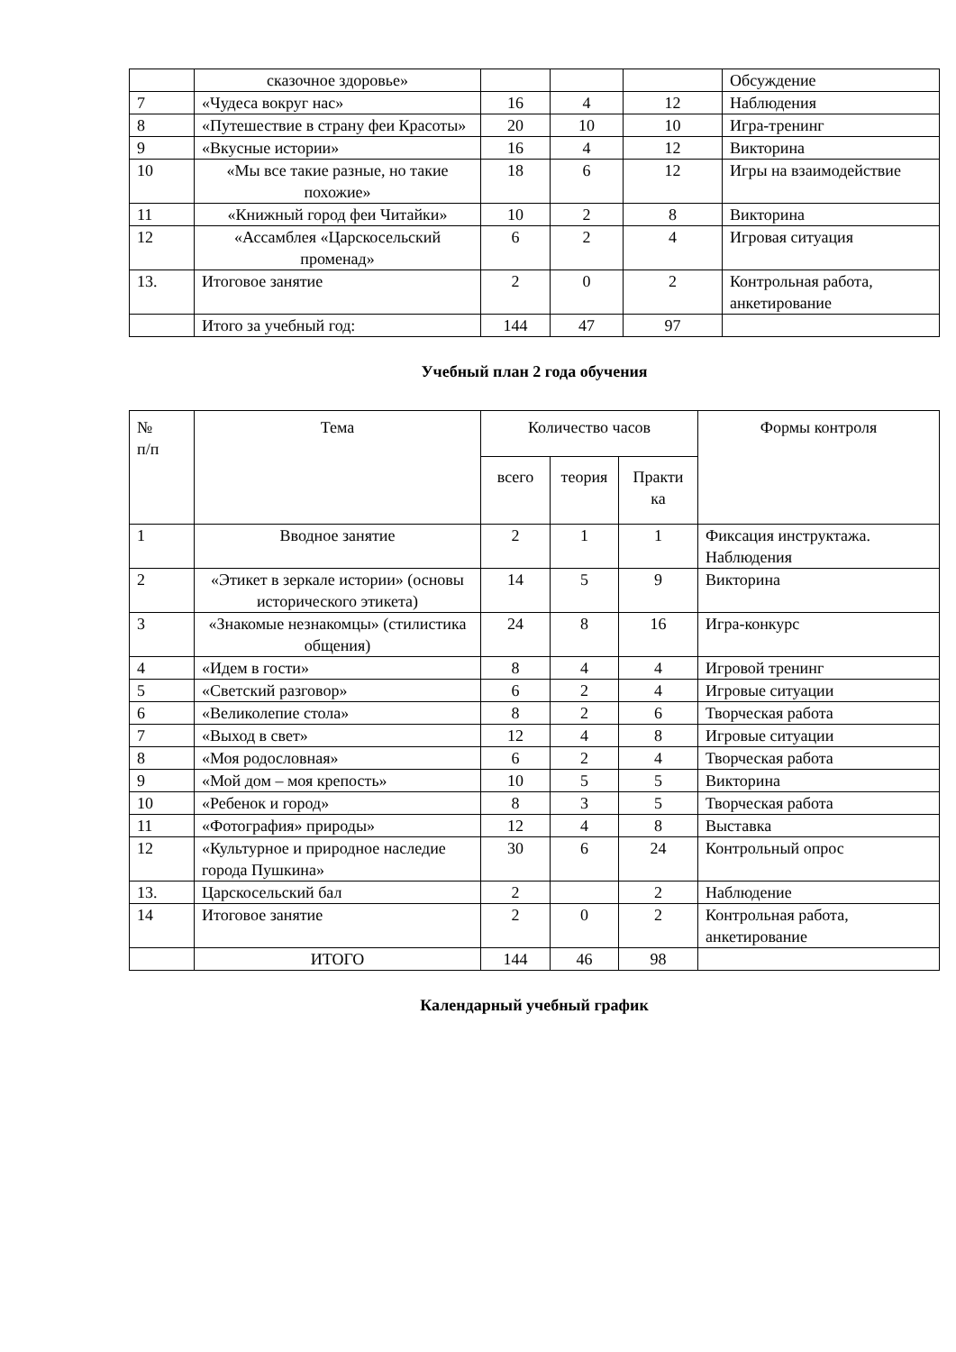| | сказочное здоровье» | | | | Обсуждение |
| 7 | «Чудеса вокруг нас» | 16 | 4 | 12 | Наблюдения |
| 8 | «Путешествие в страну феи Красоты» | 20 | 10 | 10 | Игра-тренинг |
| 9 | «Вкусные истории» | 16 | 4 | 12 | Викторина |
| 10 | «Мы все такие разные, но такие похожие» | 18 | 6 | 12 | Игры на взаимодействие |
| 11 | «Книжный город феи Читайки» | 10 | 2 | 8 | Викторина |
| 12 | «Ассамблея «Царскосельский променад» | 6 | 2 | 4 | Игровая ситуация |
| 13. | Итоговое занятие | 2 | 0 | 2 | Контрольная работа, анкетирование |
| | Итого за учебный год: | 144 | 47 | 97 | |
Учебный план 2 года обучения
| № п/п | Тема | Количество часов | | | Формы контроля |
| --- | --- | --- | --- | --- | --- |
| | | всего | теория | Практи ка | |
| 1 | Вводное занятие | 2 | 1 | 1 | Фиксация инструктажа. Наблюдения |
| 2 | «Этикет в зеркале истории» (основы исторического этикета) | 14 | 5 | 9 | Викторина |
| 3 | «Знакомые незнакомцы» (стилистика общения) | 24 | 8 | 16 | Игра-конкурс |
| 4 | «Идем в гости» | 8 | 4 | 4 | Игровой тренинг |
| 5 | «Светский разговор» | 6 | 2 | 4 | Игровые ситуации |
| 6 | «Великолепие стола» | 8 | 2 | 6 | Творческая работа |
| 7 | «Выход в свет» | 12 | 4 | 8 | Игровые ситуации |
| 8 | «Моя родословная» | 6 | 2 | 4 | Творческая работа |
| 9 | «Мой дом – моя крепость» | 10 | 5 | 5 | Викторина |
| 10 | «Ребенок и город» | 8 | 3 | 5 | Творческая работа |
| 11 | «Фотография» природы» | 12 | 4 | 8 | Выставка |
| 12 | «Культурное и природное наследие города Пушкина» | 30 | 6 | 24 | Контрольный опрос |
| 13. | Царскосельский бал | 2 | | 2 | Наблюдение |
| 14 | Итоговое занятие | 2 | 0 | 2 | Контрольная работа, анкетирование |
| | ИТОГО | 144 | 46 | 98 | |
Календарный учебный график